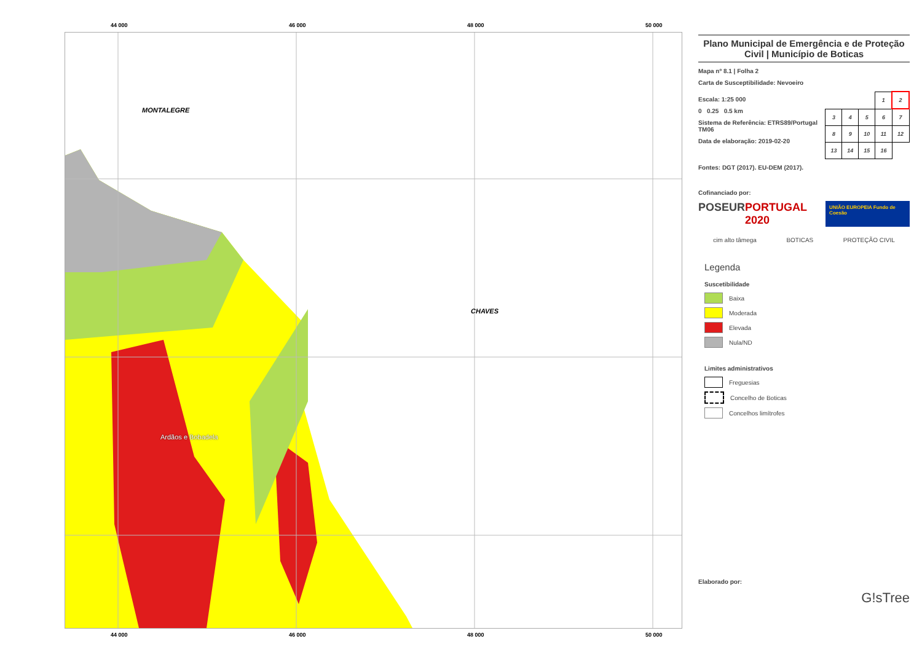44 000 46 000 48 000 50 000
MONTALEGRE
CHAVES
Ardãos e Bobadela
44 000 46 000 48 000 50 000
Plano Municipal de Emergência e de Proteção Civil | Município de Boticas
Mapa nº 8.1 | Folha 2
Carta de Susceptibilidade: Nevoeiro
Escala: 1:25 000
0 0.25 0.5 km
Sistema de Referência: ETRS89/Portugal TM06
Data de elaboração: 2019-02-20
| | | | 1 | 2 |
| 3 | 4 | 5 | 6 | 7 |
| 8 | 9 | 10 | 11 | 12 |
| 13 | 14 | 15 | 16 | |
Fontes: DGT (2017). EU-DEM (2017).
Cofinanciado por:
POSEUR PORTUGAL 2020 UNIÃO EUROPEIA Fundo de Coesão
cim alto tâmega BOTICAS PROTEÇÃO CIVIL
Legenda
Suscetibilidade
Baixa
Moderada
Elevada
Nula/ND
Limites administrativos
Freguesias
Concelho de Boticas
Concelhos limítrofes
Elaborado por:
G!sTree